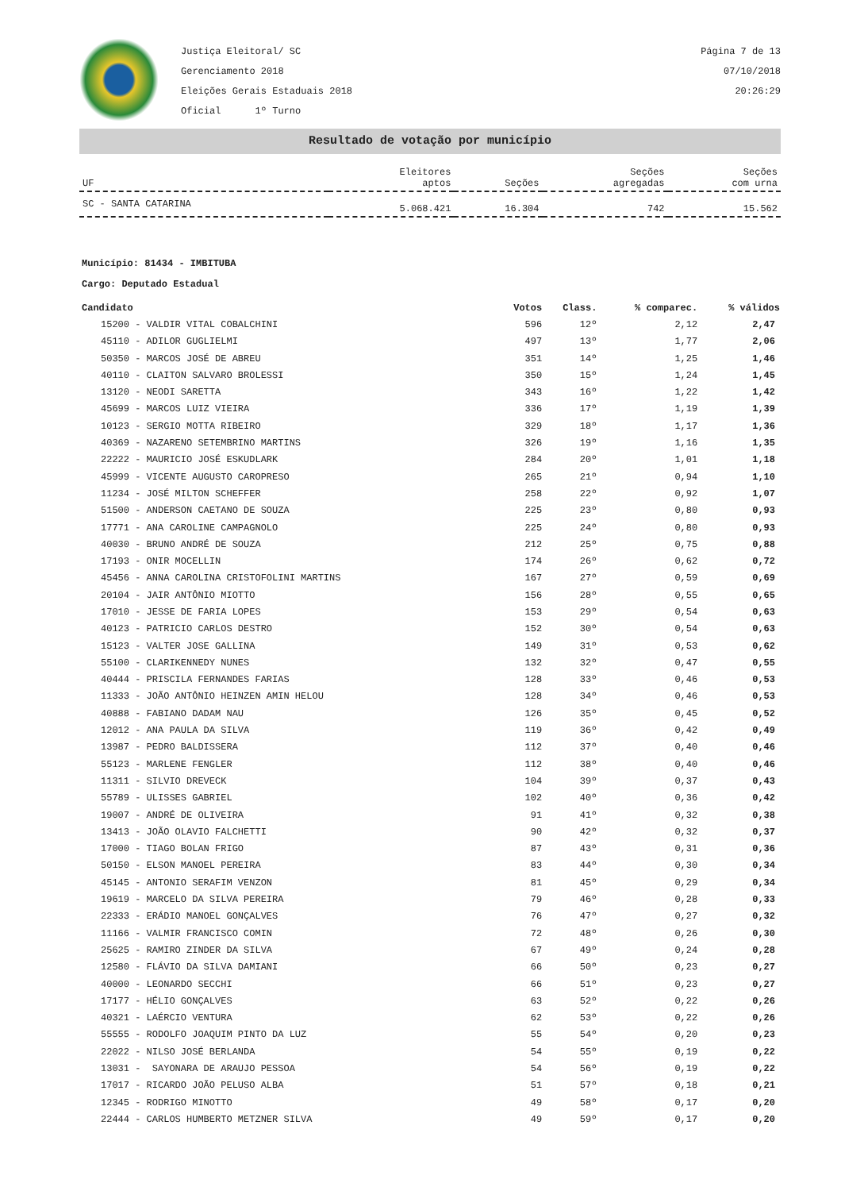Justiça Eleitoral/ SC
Gerenciamento 2018
Eleições Gerais Estaduais 2018
Oficial 1º Turno
Página 7 de 13
07/10/2018
20:26:29
Resultado de votação por município
| UF | Eleitores aptos | Seções | Seções agregadas | Seções com urna |
| --- | --- | --- | --- | --- |
| SC - SANTA CATARINA | 5.068.421 | 16.304 | 742 | 15.562 |
Município: 81434 - IMBITUBA
Cargo: Deputado Estadual
| Candidato | Votos | Class. | % comparec. | % válidos |
| --- | --- | --- | --- | --- |
| 15200 - VALDIR VITAL COBALCHINI | 596 | 12º | 2,12 | 2,47 |
| 45110 - ADILOR GUGLIELMI | 497 | 13º | 1,77 | 2,06 |
| 50350 - MARCOS JOSÉ DE ABREU | 351 | 14º | 1,25 | 1,46 |
| 40110 - CLAITON SALVARO BROLESSI | 350 | 15º | 1,24 | 1,45 |
| 13120 - NEODI SARETTA | 343 | 16º | 1,22 | 1,42 |
| 45699 - MARCOS LUIZ VIEIRA | 336 | 17º | 1,19 | 1,39 |
| 10123 - SERGIO MOTTA RIBEIRO | 329 | 18º | 1,17 | 1,36 |
| 40369 - NAZARENO SETEMBRINO MARTINS | 326 | 19º | 1,16 | 1,35 |
| 22222 - MAURICIO JOSÉ ESKUDLARK | 284 | 20º | 1,01 | 1,18 |
| 45999 - VICENTE AUGUSTO CAROPRESO | 265 | 21º | 0,94 | 1,10 |
| 11234 - JOSÉ MILTON SCHEFFER | 258 | 22º | 0,92 | 1,07 |
| 51500 - ANDERSON CAETANO DE SOUZA | 225 | 23º | 0,80 | 0,93 |
| 17771 - ANA CAROLINE CAMPAGNOLO | 225 | 24º | 0,80 | 0,93 |
| 40030 - BRUNO ANDRÉ DE SOUZA | 212 | 25º | 0,75 | 0,88 |
| 17193 - ONIR MOCELLIN | 174 | 26º | 0,62 | 0,72 |
| 45456 - ANNA CAROLINA CRISTOFOLINI MARTINS | 167 | 27º | 0,59 | 0,69 |
| 20104 - JAIR ANTÔNIO MIOTTO | 156 | 28º | 0,55 | 0,65 |
| 17010 - JESSE DE FARIA LOPES | 153 | 29º | 0,54 | 0,63 |
| 40123 - PATRICIO CARLOS DESTRO | 152 | 30º | 0,54 | 0,63 |
| 15123 - VALTER JOSE GALLINA | 149 | 31º | 0,53 | 0,62 |
| 55100 - CLARIKENNEDY NUNES | 132 | 32º | 0,47 | 0,55 |
| 40444 - PRISCILA FERNANDES FARIAS | 128 | 33º | 0,46 | 0,53 |
| 11333 - JOÃO ANTÔNIO HEINZEN AMIN HELOU | 128 | 34º | 0,46 | 0,53 |
| 40888 - FABIANO DADAM NAU | 126 | 35º | 0,45 | 0,52 |
| 12012 - ANA PAULA DA SILVA | 119 | 36º | 0,42 | 0,49 |
| 13987 - PEDRO BALDISSERA | 112 | 37º | 0,40 | 0,46 |
| 55123 - MARLENE FENGLER | 112 | 38º | 0,40 | 0,46 |
| 11311 - SILVIO DREVECK | 104 | 39º | 0,37 | 0,43 |
| 55789 - ULISSES GABRIEL | 102 | 40º | 0,36 | 0,42 |
| 19007 - ANDRÉ DE OLIVEIRA | 91 | 41º | 0,32 | 0,38 |
| 13413 - JOÃO OLAVIO FALCHETTI | 90 | 42º | 0,32 | 0,37 |
| 17000 - TIAGO BOLAN FRIGO | 87 | 43º | 0,31 | 0,36 |
| 50150 - ELSON MANOEL PEREIRA | 83 | 44º | 0,30 | 0,34 |
| 45145 - ANTONIO SERAFIM VENZON | 81 | 45º | 0,29 | 0,34 |
| 19619 - MARCELO DA SILVA PEREIRA | 79 | 46º | 0,28 | 0,33 |
| 22333 - ERÁDIO MANOEL GONÇALVES | 76 | 47º | 0,27 | 0,32 |
| 11166 - VALMIR FRANCISCO COMIN | 72 | 48º | 0,26 | 0,30 |
| 25625 - RAMIRO ZINDER DA SILVA | 67 | 49º | 0,24 | 0,28 |
| 12580 - FLÁVIO DA SILVA DAMIANI | 66 | 50º | 0,23 | 0,27 |
| 40000 - LEONARDO SECCHI | 66 | 51º | 0,23 | 0,27 |
| 17177 - HÉLIO GONÇALVES | 63 | 52º | 0,22 | 0,26 |
| 40321 - LAÉRCIO VENTURA | 62 | 53º | 0,22 | 0,26 |
| 55555 - RODOLFO JOAQUIM PINTO DA LUZ | 55 | 54º | 0,20 | 0,23 |
| 22022 - NILSO JOSÉ BERLANDA | 54 | 55º | 0,19 | 0,22 |
| 13031 - SAYONARA DE ARAUJO PESSOA | 54 | 56º | 0,19 | 0,22 |
| 17017 - RICARDO JOÃO PELUSO ALBA | 51 | 57º | 0,18 | 0,21 |
| 12345 - RODRIGO MINOTTO | 49 | 58º | 0,17 | 0,20 |
| 22444 - CARLOS HUMBERTO METZNER SILVA | 49 | 59º | 0,17 | 0,20 |